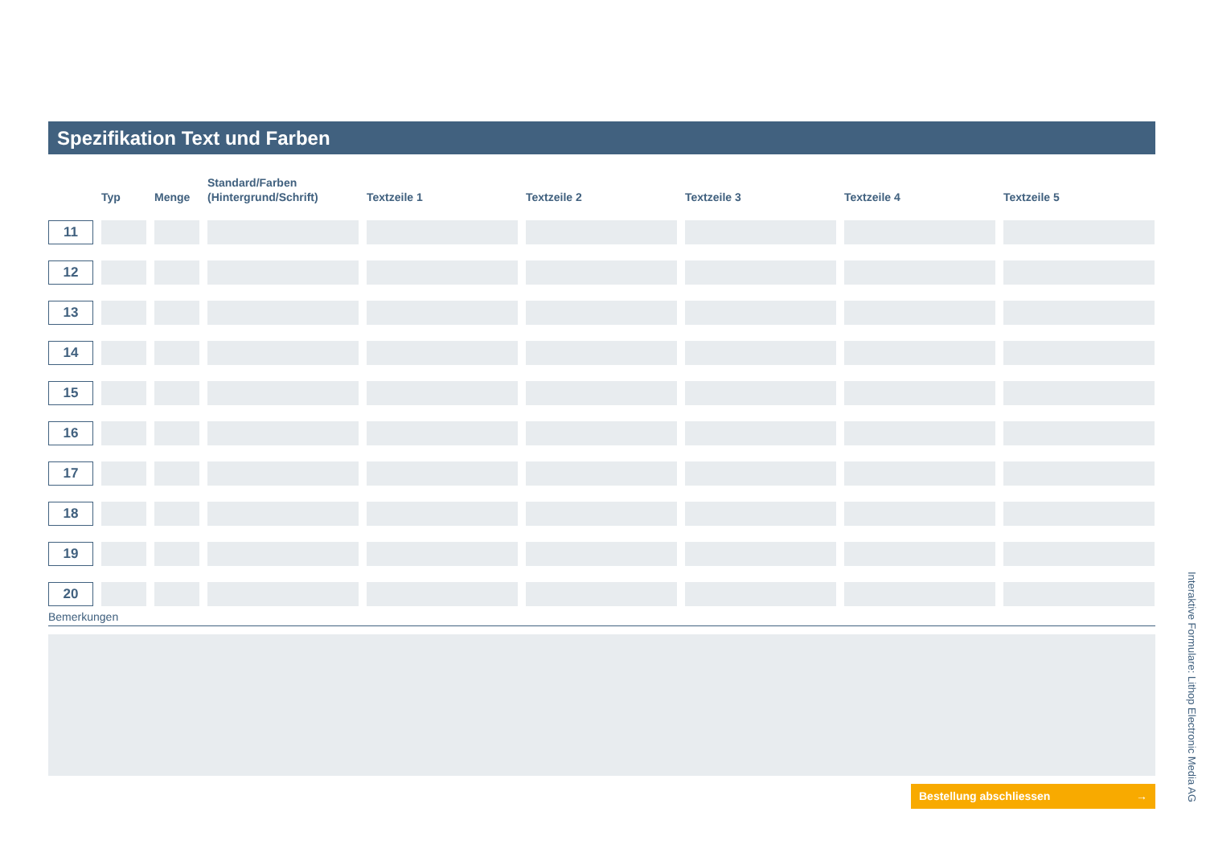Spezifikation Text und Farben
| | Typ | Menge | Standard/Farben (Hintergrund/Schrift) | Textzeile 1 | Textzeile 2 | Textzeile 3 | Textzeile 4 | Textzeile 5 |
| --- | --- | --- | --- | --- | --- | --- | --- | --- |
| 11 | | | | | | | | |
| 12 | | | | | | | | |
| 13 | | | | | | | | |
| 14 | | | | | | | | |
| 15 | | | | | | | | |
| 16 | | | | | | | | |
| 17 | | | | | | | | |
| 18 | | | | | | | | |
| 19 | | | | | | | | |
| 20 | | | | | | | | |
Bemerkungen
Bestellung abschliessen →
Interaktive Formulare: Lithop Electronic Media AG